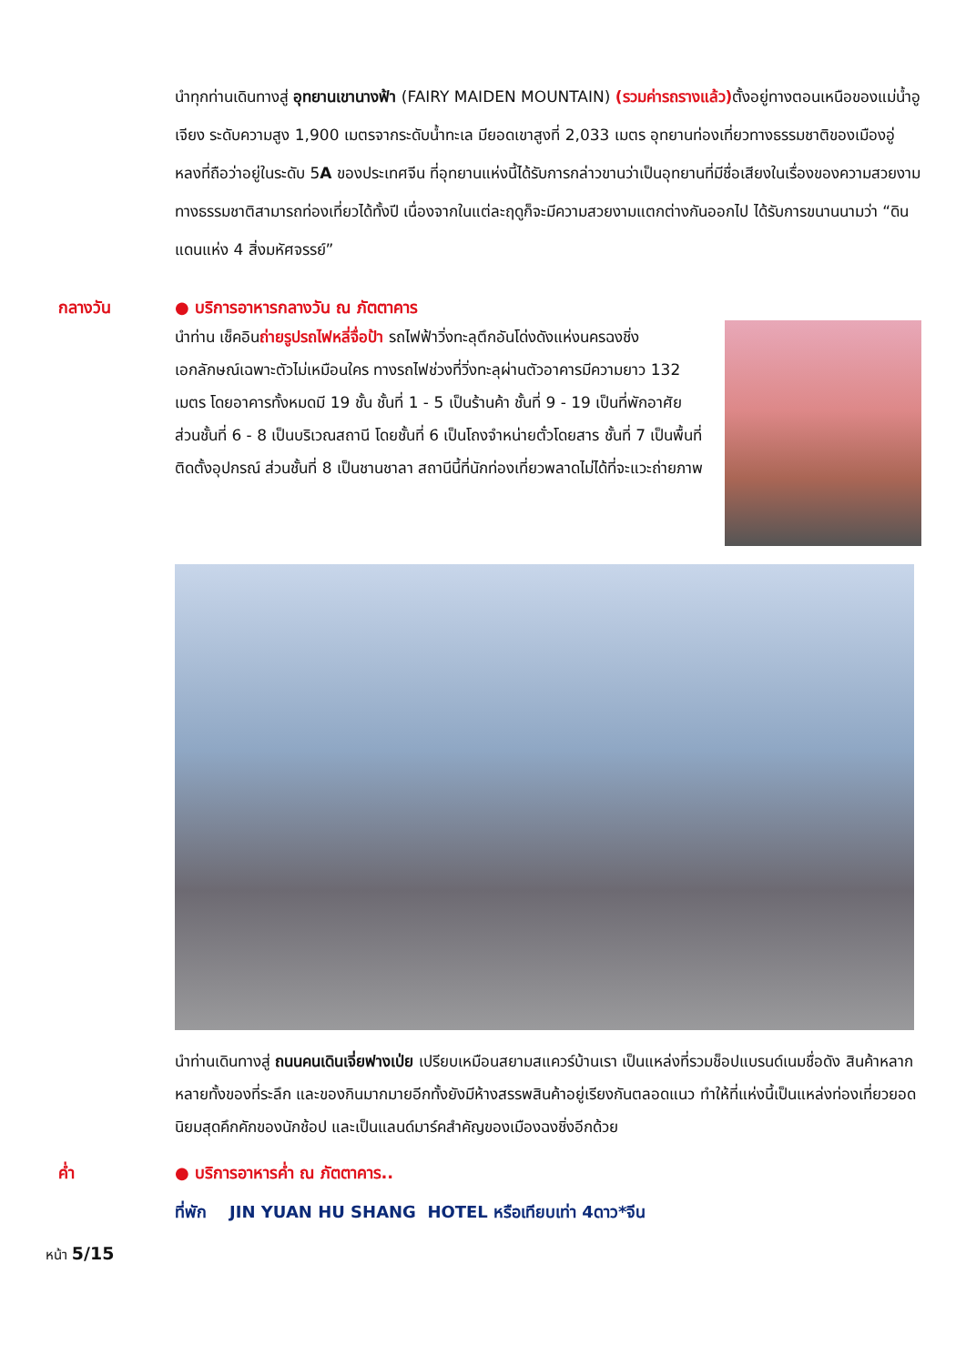นำทุกท่านเดินทางสู่ อุทยานเขานางฟ้า (FAIRY MAIDEN MOUNTAIN) (รวมค่ารถรางแล้ว) ตั้งอยู่ทางตอนเหนือของแม่น้ำอูเจียง ระดับความสูง 1,900 เมตรจากระดับน้ำทะเล มียอดเขาสูงที่ 2,033 เมตร อุทยานท่องเที่ยวทางธรรมชาติของเมืองอู่หลงที่ถือว่าอยู่ในระดับ 5A ของประเทศจีน ที่อุทยานแห่งนี้ได้รับการกล่าวขานว่าเป็นอุทยานที่มีชื่อเสียงในเรื่องของความสวยงามทางธรรมชาติสามารถท่องเที่ยวได้ทั้งปี เนื่องจากในแต่ละฤดูก็จะมีความสวยงามแตกต่างกันออกไป ได้รับการขนานนามว่า “ดินแดนแห่ง 4 สิ่งมหัศจรรย์”
กลางวัน ● บริการอาหารกลางวัน ณ ภัตตาคาร
นำท่าน เช็คอินถ่ายรูปรถไฟหลี่จื่อป้า รถไฟฟ้าวิ่งทะลุตึกอันโด่งดังแห่งนครฉงชิ่ง เอกลักษณ์เฉพาะตัวไม่เหมือนใคร ทางรถไฟช่วงที่วิ่งทะลุผ่านตัวอาคารมีความยาว 132 เมตร โดยอาคารทั้งหมดมี 19 ชั้น ชั้นที่ 1 - 5 เป็นร้านค้า ชั้นที่ 9 - 19 เป็นที่พักอาศัย ส่วนชั้นที่ 6 - 8 เป็นบริเวณสถานี โดยชั้นที่ 6 เป็นโถงจำหน่ายตั๋วโดยสาร ชั้นที่ 7 เป็นพื้นที่ติดตั้งอุปกรณ์ ส่วนชั้นที่ 8 เป็นชานชาลา สถานีนี้ที่นักท่องเที่ยวพลาดไม่ได้ที่จะแวะถ่ายภาพ
นำท่านเดินทางสู่ ถนนคนเดินเจี่ยฟางเป่ย เปรียบเหมือนสยามสแควร์บ้านเรา เป็นแหล่งที่รวมช็อปแบรนด์เนมชื่อดัง สินค้าหลากหลายทั้งของที่ระลึก และของกินมากมายอีกทั้งยังมีห้างสรรพสินค้าอยู่เรียงกันตลอดแนว ทำให้ที่แห่งนี้เป็นแหล่งท่องเที่ยวยอดนิยมสุดคึกคักของนักช้อป และเป็นแลนด์มาร์คสำคัญของเมืองฉงชิ่งอีกด้วย
ค่ำ ● บริการอาหารค่ำ ณ ภัตตาคาร..
ที่พัก JIN YUAN HU SHANG HOTEL หรือเทียบเท่า 4ดาว*จีน
หน้า 5/15